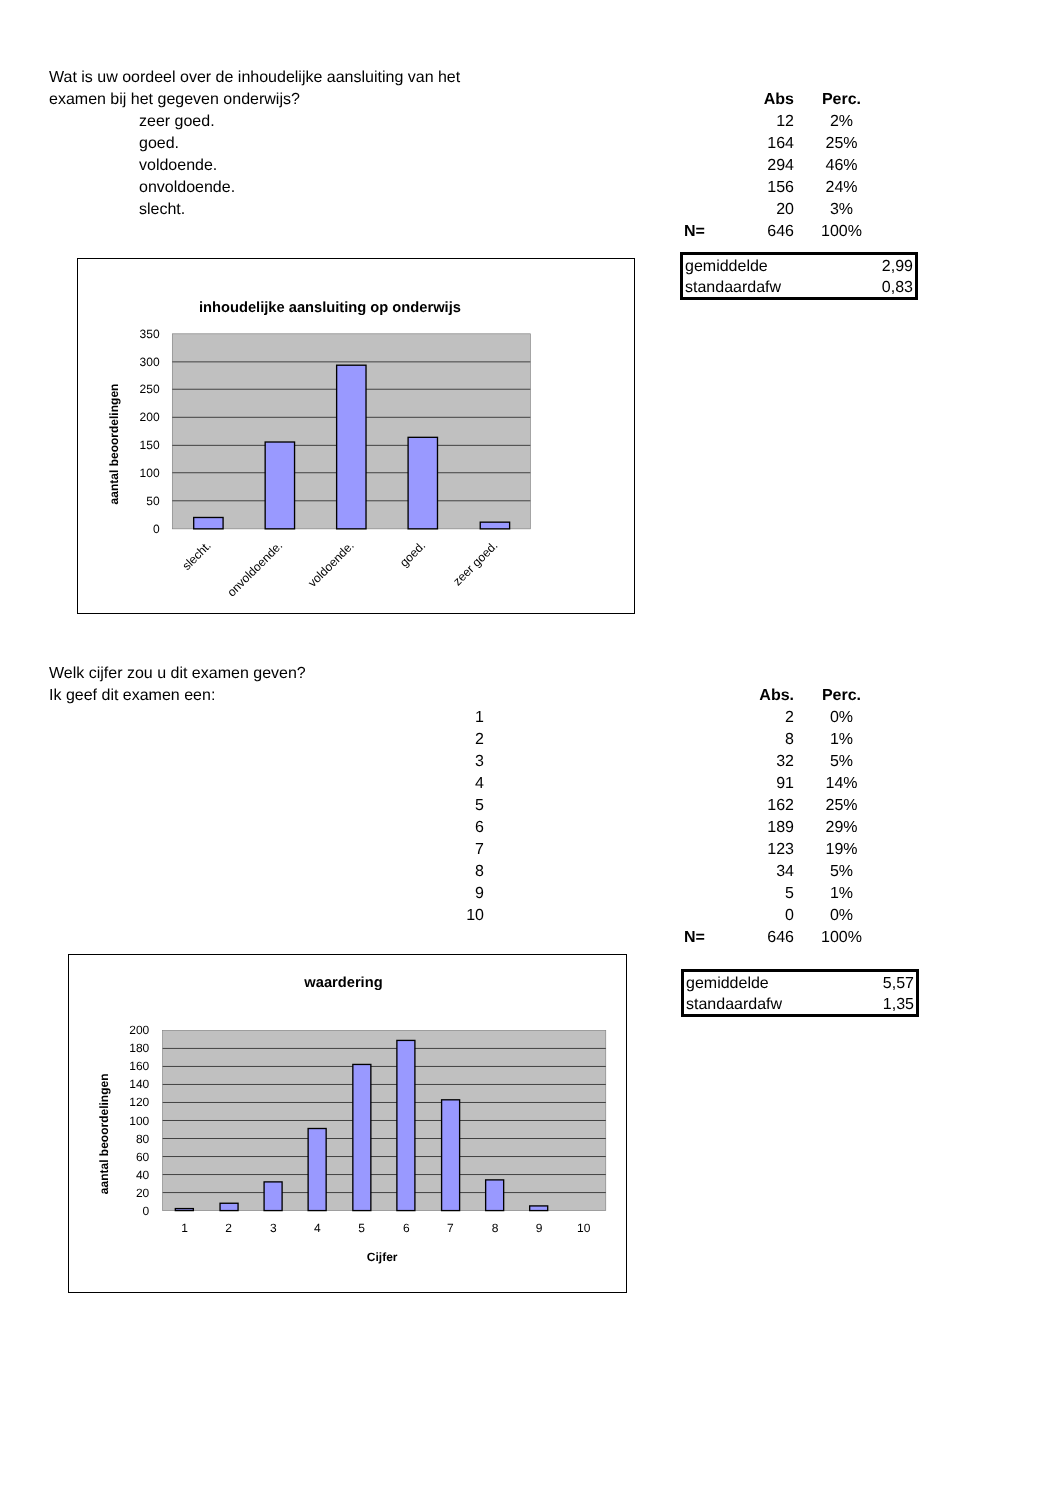| Wat is uw oordeel over de inhoudelijke aansluiting van het | | | | |
| examen bij het gegeven onderwijs? | | | Abs | Perc. |
| | zeer goed. | | 12 | 2% |
| | goed. | | 164 | 25% |
| | voldoende. | | 294 | 46% |
| | onvoldoende. | | 156 | 24% |
| | slecht. | | 20 | 3% |
| | | N= | 646 | 100% |
inhoudelijke aansluiting op onderwijs
0
50
100
150
200
250
300
350
aantal beoordelingen
slecht.
onvoldoende.
voldoende.
goed.
zeer goed.
gemiddelde 2,99
standaardafw 0,83
| Welk cijfer zou u dit examen geven? | | | | |
| Ik geef dit examen een: | | | Abs. | Perc. |
| | 1 | | 2 | 0% |
| | 2 | | 8 | 1% |
| | 3 | | 32 | 5% |
| | 4 | | 91 | 14% |
| | 5 | | 162 | 25% |
| | 6 | | 189 | 29% |
| | 7 | | 123 | 19% |
| | 8 | | 34 | 5% |
| | 9 | | 5 | 1% |
| | 10 | | 0 | 0% |
| | | N= | 646 | 100% |
waardering
0
20
40
60
80
100
120
140
160
180
200
aantal beoordelingen
1
2
3
4
5
6
7
8
9
10
Cijfer
gemiddelde 5,57
standaardafw 1,35